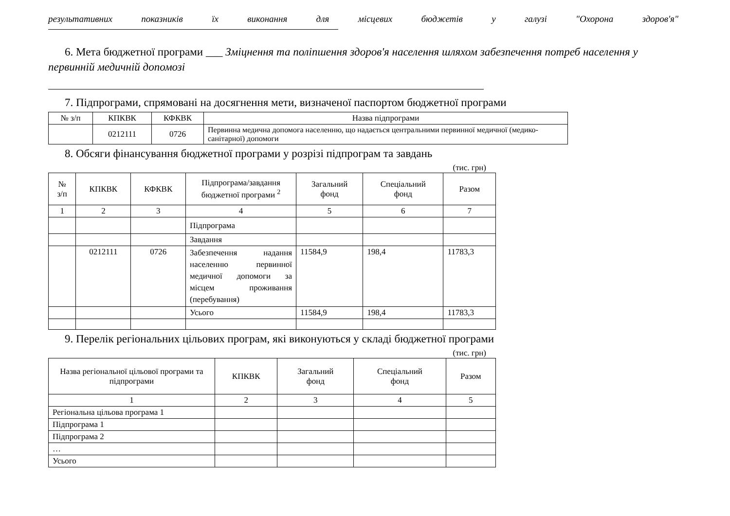результативних показників їх виконання для місцевих бюджетів у галузі "Охорона здоров'я"
6. Мета бюджетної програми ___ Зміцнення та поліпшення здоров'я населення шляхом забезпечення потреб населення у первинній медичній допомозі
7. Підпрограми, спрямовані на досягнення мети, визначеної паспортом бюджетної програми
| № з/п | КПКВК | КФКВК | Назва підпрограми |
| | 0212111 | 0726 | Первинна медична допомога населенню, що надається центральними первинної медичної (медико-санітарної) допомоги |
8. Обсяги фінансування бюджетної програми у розрізі підпрограм та завдань
(тис. грн)
| № з/п | КПКВК | КФКВК | Підпрограма/завдання бюджетної програми <sup>2</sup> | Загальний фонд | Спеціальний фонд | Разом |
| 1 | 2 | 3 | 4 | 5 | 6 | 7 |
| | | | Підпрограма | | | |
| | | | Завдання | | | |
| | 0212111 | 0726 | Забезпечення надання населенню первинної медичної допомоги за місцем проживання (перебування) | 11584,9 | 198,4 | 11783,3 |
| | | | Усього | 11584,9 | 198,4 | 11783,3 |
9. Перелік регіональних цільових програм, які виконуються у складі бюджетної програми
(тис. грн)
| Назва регіональної цільової програми та підпрограми | КПКВК | Загальний фонд | Спеціальний фонд | Разом |
| 1 | 2 | 3 | 4 | 5 |
| Регіональна цільова програма 1 | | | | |
| Підпрограма 1 | | | | |
| Підпрограма 2 | | | | |
| … | | | | |
| Усього | | | | |